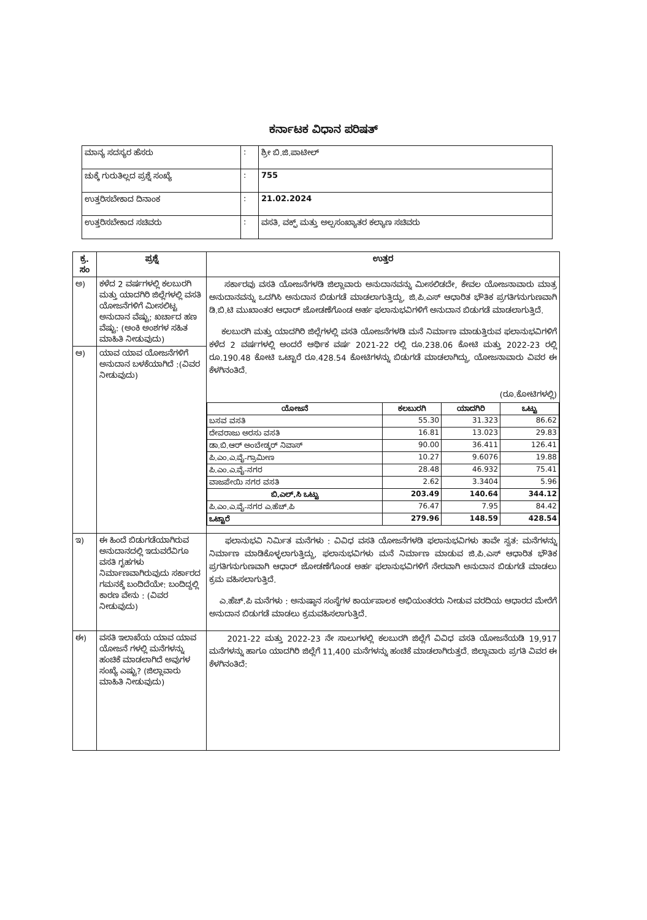ಕರ್ನಾಟಕ ವಿಧಾನ ಪರಿಷತ್
| ಮಾನ್ಯ ಸದಸ್ಯರ ಹೆಸರು | : | ಶ್ರೀ ಬಿ.ಜಿ.ಪಾಟೀಲ್ |
| ಚುಕ್ಕೆ ಗುರುತಿಲ್ಲದ ಪ್ರಶ್ನೆ ಸಂಖ್ಯೆ | : | 755 |
| ಉತ್ತರಿಸಬೇಕಾದ ದಿನಾಂಕ | : | 21.02.2024 |
| ಉತ್ತರಿಸಬೇಕಾದ ಸಚಿವರು | : | ವಸತಿ, ವಕ್ಫ್ ಮತ್ತು ಅಲ್ಪಸಂಖ್ಯಾತರ ಕಲ್ಯಾಣ ಸಚಿವರು |
| ಕ್ರ. ಸಂ | ಪ್ರಶ್ನೆ | ಉತ್ತರ |
| --- | --- | --- |
| ಅ) | ಕಳೆದ 2 ವರ್ಷಗಳಲ್ಲಿ ಕಲಬುರಗಿ ಮತ್ತು ಯಾದಗಿರಿ ಜಿಲ್ಲೆಗಳಲ್ಲಿ ವಸತಿ ಯೋಜನೆಗಳಿಗೆ ಮೀಸಲಿಟ್ಟ ಅನುದಾನ ವೆಷ್ಟು; ಖರ್ಚಾದ ಹಣ ವೆಷ್ಟು: (ಅಂಕಿ ಅಂಶಗಳ ಸಹಿತ ಮಾಹಿತಿ ನೀಡುವುದು) | ಸರ್ಕಾರವು ವಸತಿ ಯೋಜನೆಗಳಡಿ ಜಿಲ್ಲಾವಾರು ಅನುದಾನವನ್ನು ಮೀಸಲಿಡದೇ, ಕೇವಲ ಯೋಜನಾವಾರು ಮಾತ್ರ ಅನುದಾನವನ್ನು ಒದಗಿಸಿ ಅನುದಾನ ಬಿಡುಗಡೆ ಮಾಡಲಾಗುತ್ತಿದ್ದು, ಜಿ.ಪಿ.ಎಸ್ ಆಧಾರಿತ ಭೌತಿಕ ಪ್ರಗತಿಗನುಗುಣವಾಗಿ ಡಿ.ಬಿ.ಟಿ ಮುಖಾಂತರ ಆಧಾರ್ ಜೋಡಣೆಗೊಂಡ ಅರ್ಹ ಫಲಾನುಭವಿಗಳಿಗೆ ಅನುದಾನ ಬಿಡುಗಡೆ ಮಾಡಲಾಗುತ್ತಿದೆ. ಕಲಬುರಗಿ ಮತ್ತು ಯಾದಗಿರಿ ಜಿಲ್ಲೆಗಳಲ್ಲಿ ವಸತಿ ಯೋಜನೆಗಳಡಿ ಮನೆ ನಿರ್ಮಾಣ ಮಾಡುತ್ತಿರುವ ಫಲಾನುಭವಿಗಳಿಗೆ ಕಳೆದ 2 ವರ್ಷಗಳಲ್ಲಿ ಅಂದರೆ ಆರ್ಥಿಕ ವರ್ಷ 2021-22 ರಲ್ಲಿ ರೂ.238.06 ಕೋಟಿ ಮತ್ತು 2022-23 ರಲ್ಲಿ ರೂ.190.48 ಕೋಟಿ ಒಟ್ಟಾರೆ ರೂ.428.54 ಕೋಟಿಗಳನ್ನು ಬಿಡುಗಡೆ ಮಾಡಲಾಗಿದ್ದು, ಯೋಜನಾವಾರು ವಿವರ ಈ ಕೆಳಗಿನಂತಿದೆ. (ರೂ.ಕೋಟಿಗಳಲ್ಲಿ) / ಯೋಜನೆ / ಕಲಬುರಗಿ / ಯಾದಗಿರಿ / ಒಟ್ಟು / / --- / --- / --- / --- / / ಬಸವ ವಸತಿ / 55.30 / 31.323 / 86.62 / / ದೇವರಾಜು ಅರಸು ವಸತಿ / 16.81 / 13.023 / 29.83 / / ಡಾ.ಬಿ.ಆರ್ ಅಂಬೇಡ್ಕರ್ ನಿವಾಸ್ / 90.00 / 36.411 / 126.41 / / ಪಿ.ಎಂ.ಎ.ವೈ-ಗ್ರಾಮೀಣ / 10.27 / 9.6076 / 19.88 / / ಪಿ.ಎಂ.ಎ.ವೈ-ನಗರ / 28.48 / 46.932 / 75.41 / / ವಾಜಪೇಯಿ ನಗರ ವಸತಿ / 2.62 / 3.3404 / 5.96 / / ಬಿ.ಎಲ್.ಸಿ ಒಟ್ಟು / 203.49 / 140.64 / 344.12 / / ಪಿ.ಎಂ.ಎ.ವೈ-ನಗರ ಎ.ಹೆಚ್.ಪಿ / 76.47 / 7.95 / 84.42 / / ಒಟ್ಟಾರೆ / 279.96 / 148.59 / 428.54 / |
| ಆ) | ಯಾವ ಯಾವ ಯೋಜನೆಗಳಿಗೆ ಅನುದಾನ ಬಳಕೆಯಾಗಿದೆ :(ವಿವರ ನೀಡುವುದು) | |
| ಇ) | ಈ ಹಿಂದೆ ಬಿಡುಗಡೆಯಾಗಿರುವ ಅನುದಾನದಲ್ಲಿ ಇದುವರೆವಿಗೂ ವಸತಿ ಗೃಹಗಳು ನಿರ್ಮಾಣವಾಗಿರುವುದು ಸರ್ಕಾರದ ಗಮನಕ್ಕೆ ಬಂದಿದೆಯೇ: ಬಂದಿದ್ದಲ್ಲಿ ಕಾರಣ ವೇನು : (ವಿವರ ನೀಡುವುದು) | ಫಲಾನುಭವಿ ನಿರ್ಮಿತ ಮನೆಗಳು : ವಿವಿಧ ವಸತಿ ಯೋಜನೆಗಳಡಿ ಫಲಾನುಭವಿಗಳು ತಾವೇ ಸ್ವತ: ಮನೆಗಳನ್ನು ನಿರ್ಮಾಣ ಮಾಡಿಕೊಳ್ಳಲಾಗುತ್ತಿದ್ದು, ಫಲಾನುಭವಿಗಳು ಮನೆ ನಿರ್ಮಾಣ ಮಾಡುವ ಜಿ.ಪಿ.ಎಸ್ ಆಧಾರಿತ ಭೌತಿಕ ಪ್ರಗತಿಗನುಗುಣವಾಗಿ ಆಧಾರ್ ಜೋಡಣೆಗೊಂಡ ಅರ್ಹ ಫಲಾನುಭವಿಗಳಿಗೆ ನೇರವಾಗಿ ಅನುದಾನ ಬಿಡುಗಡೆ ಮಾಡಲು ಕ್ರಮ ವಹಿಸಲಾಗುತ್ತಿದೆ. ಎ.ಹೆಚ್.ಪಿ ಮನೆಗಳು : ಅನುಷ್ಠಾನ ಸಂಸ್ಥೆಗಳ ಕಾರ್ಯಪಾಲಕ ಅಭಿಯಂತರರು ನೀಡುವ ವರದಿಯ ಆಧಾರದ ಮೇರೆಗೆ ಅನುದಾನ ಬಿಡುಗಡೆ ಮಾಡಲು ಕ್ರಮವಹಿಸಲಾಗುತ್ತಿದೆ. |
| ಈ) | ವಸತಿ ಇಲಾಖೆಯ ಯಾವ ಯಾವ ಯೋಜನೆ ಗಳಲ್ಲಿ ಮನೆಗಳನ್ನು ಹಂಚಿಕೆ ಮಾಡಲಾಗಿದೆ ಅವುಗಳ ಸಂಖ್ಯೆ ಎಷ್ಟು? (ಜಿಲ್ಲಾವಾರು ಮಾಹಿತಿ ನೀಡುವುದು) | 2021-22 ಮತ್ತು 2022-23 ನೇ ಸಾಲುಗಳಲ್ಲಿ ಕಲಬುರಗಿ ಜಿಲ್ಲೆಗೆ ವಿವಿಧ ವಸತಿ ಯೋಜನೆಯಡಿ 19,917 ಮನೆಗಳನ್ನು ಹಾಗೂ ಯಾದಗಿರಿ ಜಿಲ್ಲೆಗೆ 11,400 ಮನೆಗಳನ್ನು ಹಂಚಿಕೆ ಮಾಡಲಾಗಿರುತ್ತದೆ. ಜಿಲ್ಲಾವಾರು ಪ್ರಗತಿ ವಿವರ ಈ ಕೆಳಗಿನಂತಿದೆ: |